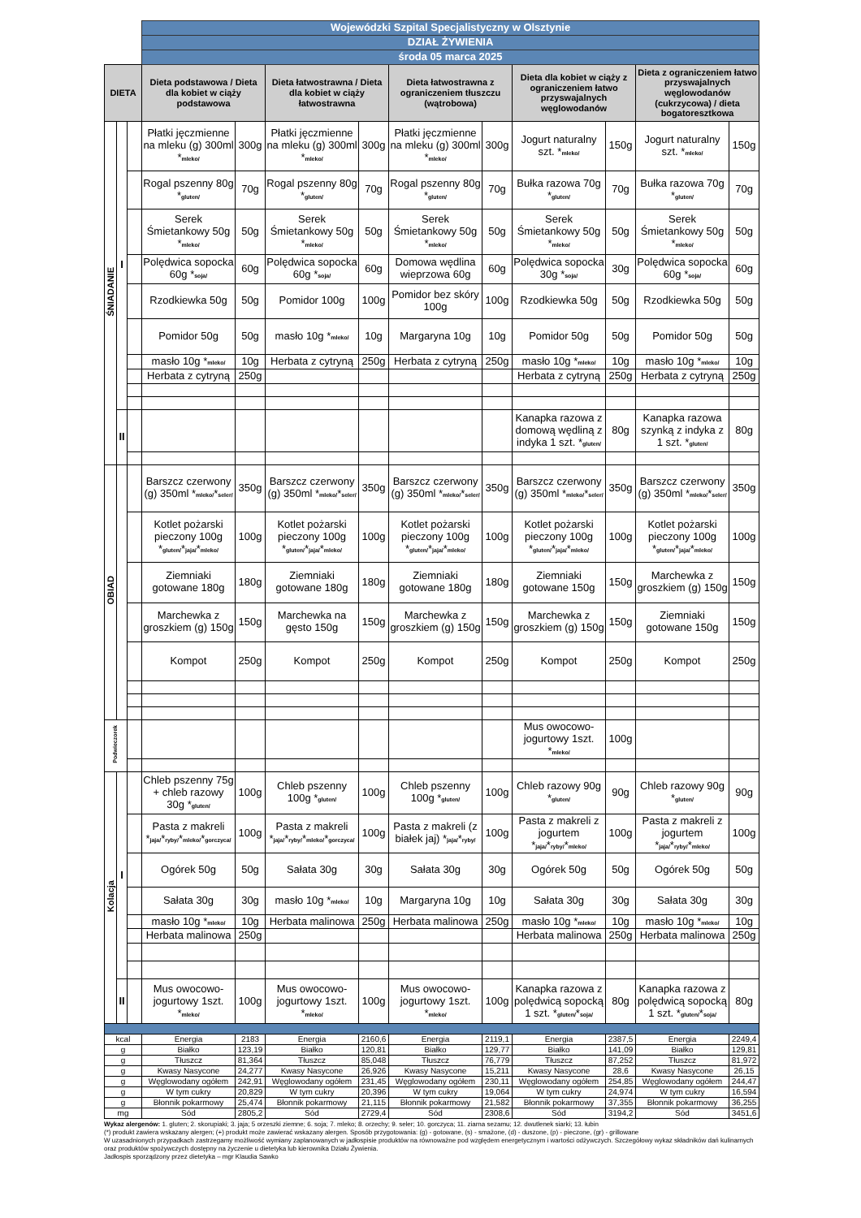| | | | Wojewódzki Szpital Specjalistyczny w Olsztynie | | | | | | | | | |
| | | | DZIAŁ ŻYWIENIA | | | | | | | | | |
| | | | środa 05 marca 2025 | | | | | | | | | |
| DIETA | | | Dieta podstawowa / Dieta dla kobiet w ciąży podstawowa | | Dieta łatwostrawna / Dieta dla kobiet w ciąży łatwostrawna | | Dieta łatwostrawna z ograniczeniem tłuszczu (wątrobowa) | | Dieta dla kobiet w ciąży z ograniczeniem łatwo przyswajalnych węglowodanów | | Dieta z ograniczeniem łatwo przyswajalnych węglowodanów (cukrzycowa) / dieta bogatoresztkowa | |
| ŚNIADANIE | I | | Płatki jęczmienne na mleku (g) 300ml * mleko/ | 300g | Płatki jęczmienne na mleku (g) 300ml * mleko/ | 300g | Płatki jęczmienne na mleku (g) 300ml * mleko/ | 300g | Jogurt naturalny szt. * mleko/ | 150g | Jogurt naturalny szt. * mleko/ | 150g |
| | | | Rogal pszenny 80g * gluten/ | 70g | Rogal pszenny 80g * gluten/ | 70g | Rogal pszenny 80g * gluten/ | 70g | Bułka razowa 70g * gluten/ | 70g | Bułka razowa 70g * gluten/ | 70g |
| | | | Serek Śmietankowy 50g * mleko/ | 50g | Serek Śmietankowy 50g * mleko/ | 50g | Serek Śmietankowy 50g * mleko/ | 50g | Serek Śmietankowy 50g * mleko/ | 50g | Serek Śmietankowy 50g * mleko/ | 50g |
| | | | Polędwica sopocka 60g * soja/ | 60g | Polędwica sopocka 60g * soja/ | 60g | Domowa wędlina wieprzowa 60g | 60g | Polędwica sopocka 30g * soja/ | 30g | Polędwica sopocka 60g * soja/ | 60g |
| | | | Rzodkiewka 50g | 50g | Pomidor 100g | 100g | Pomidor bez skóry 100g | 100g | Rzodkiewka 50g | 50g | Rzodkiewka 50g | 50g |
| | | | Pomidor 50g | 50g | masło 10g * mleko/ | 10g | Margaryna 10g | 10g | Pomidor 50g | 50g | Pomidor 50g | 50g |
| | | | masło 10g * mleko/ | 10g | Herbata z cytryną | 250g | Herbata z cytryną | 250g | masło 10g * mleko/ | 10g | masło 10g * mleko/ | 10g |
| | | | Herbata z cytryną | 250g | | | | | Herbata z cytryną | 250g | Herbata z cytryną | 250g |
| | II | | | | | | | | Kanapka razowa z domową wędliną z indyka 1 szt. * gluten/ | 80g | Kanapka razowa szynką z indyka z 1 szt. * gluten/ | 80g |
| OBIAD | | | Barszcz czerwony (g) 350ml * mleko/ * seler/ | 350g | Barszcz czerwony (g) 350ml * mleko/ * seler/ | 350g | Barszcz czerwony (g) 350ml * mleko/ * seler/ | 350g | Barszcz czerwony (g) 350ml * mleko/ * seler/ | 350g | Barszcz czerwony (g) 350ml * mleko/ * seler/ | 350g |
| | | | Kotlet pożarski pieczony 100g * gluten/ * jaja/ * mleko/ | 100g | Kotlet pożarski pieczony 100g * gluten/ * jaja/ * mleko/ | 100g | Kotlet pożarski pieczony 100g * gluten/ * jaja/ * mleko/ | 100g | Kotlet pożarski pieczony 100g * gluten/ * jaja/ * mleko/ | 100g | Kotlet pożarski pieczony 100g * gluten/ * jaja/ * mleko/ | 100g |
| | | | Ziemniaki gotowane 180g | 180g | Ziemniaki gotowane 180g | 180g | Ziemniaki gotowane 180g | 180g | Ziemniaki gotowane 150g | 150g | Marchewka z groszkiem (g) 150g | 150g |
| | | | Marchewka z groszkiem (g) 150g | 150g | Marchewka na gęsto 150g | 150g | Marchewka z groszkiem (g) 150g | 150g | Marchewka z groszkiem (g) 150g | 150g | Ziemniaki gotowane 150g | 150g |
| | | | Kompot | 250g | Kompot | 250g | Kompot | 250g | Kompot | 250g | Kompot | 250g |
| Podwieczorek | | | | | | | | | Mus owocowo-jogurtowy 1szt. * mleko/ | 100g | | |
| Kolacja | I | | Chleb pszenny 75g + chleb razowy 30g * gluten/ | 100g | Chleb pszenny 100g * gluten/ | 100g | Chleb pszenny 100g * gluten/ | 100g | Chleb razowy 90g * gluten/ | 90g | Chleb razowy 90g * gluten/ | 90g |
| | | | Pasta z makreli * jaja/ * ryby/ * mleko/ * gorczyca/ | 100g | Pasta z makreli * jaja/ * ryby/ * mleko/ * gorczyca/ | 100g | Pasta z makreli (z białek jaj) * jaja/ * ryby/ | 100g | Pasta z makreli z jogurtem * jaja/ * ryby/ * mleko/ | 100g | Pasta z makreli z jogurtem * jaja/ * ryby/ * mleko/ | 100g |
| | | | Ogórek 50g | 50g | Sałata 30g | 30g | Sałata 30g | 30g | Ogórek 50g | 50g | Ogórek 50g | 50g |
| | | | Sałata 30g | 30g | masło 10g * mleko/ | 10g | Margaryna 10g | 10g | Sałata 30g | 30g | Sałata 30g | 30g |
| | | | masło 10g * mleko/ | 10g | Herbata malinowa | 250g | Herbata malinowa | 250g | masło 10g * mleko/ | 10g | masło 10g * mleko/ | 10g |
| | | | Herbata malinowa | 250g | | | | | Herbata malinowa | 250g | Herbata malinowa | 250g |
| | II | | Mus owocowo-jogurtowy 1szt. * mleko/ | 100g | Mus owocowo-jogurtowy 1szt. * mleko/ | 100g | Mus owocowo-jogurtowy 1szt. * mleko/ | 100g | Kanapka razowa z polędwicą sopocką 1 szt. * gluten/ * soja/ | 80g | Kanapka razowa z polędwicą sopocką 1 szt. * gluten/ * soja/ | 80g |
| kcal | | | Energia | 2183 | Energia | 2160,6 | Energia | 2119,1 | Energia | 2387,5 | Energia | 2249,4 |
| g | | | Białko | 123,19 | Białko | 120,81 | Białko | 129,77 | Białko | 141,09 | Białko | 129,81 |
| g | | | Tłuszcz | 81,364 | Tłuszcz | 85,048 | Tłuszcz | 76,779 | Tłuszcz | 87,252 | Tłuszcz | 81,972 |
| g | | | Kwasy Nasycone | 24,277 | Kwasy Nasycone | 26,926 | Kwasy Nasycone | 15,211 | Kwasy Nasycone | 28,6 | Kwasy Nasycone | 26,15 |
| g | | | Węglowodany ogółem | 242,91 | Węglowodany ogółem | 231,45 | Węglowodany ogółem | 230,11 | Węglowodany ogółem | 254,85 | Węglowodany ogółem | 244,47 |
| g | | | W tym cukry | 20,829 | W tym cukry | 20,396 | W tym cukry | 19,064 | W tym cukry | 24,974 | W tym cukry | 16,594 |
| g | | | Błonnik pokarmowy | 25,474 | Błonnik pokarmowy | 21,115 | Błonnik pokarmowy | 21,582 | Błonnik pokarmowy | 37,355 | Błonnik pokarmowy | 36,255 |
| mg | | | Sód | 2805,2 | Sód | 2729,4 | Sód | 2308,6 | Sód | 3194,2 | Sód | 3451,6 |
Wykaz alergenów: 1. gluten; 2. skorupiaki; 3. jaja; 5 orzeszki ziemne; 6. soja; 7. mleko; 8. orzechy; 9. seler; 10. gorczyca; 11. ziarna sezamu; 12. dwutlenek siarki; 13. łubin
(*) produkt zawiera wskazany alergen; (+) produkt może zawierać wskazany alergen. Sposób przygotowania: (g) - gotowane, (s) - smażone, (d) - duszone, (p) - pieczone, (gr) - grillowane
W uzasadnionych przypadkach zastrzegamy możliwość wymiany zaplanowanych w jadłospisie produktów na równoważne pod względem energetycznym i wartości odżywczych. Szczegółowy wykaz składników dań kulinarnych oraz produktów spożywczych dostępny na życzenie u dietetyka lub kierownika Działu Żywienia.
Jadłospis sporządzony przez dietetyka – mgr Klaudia Sawko